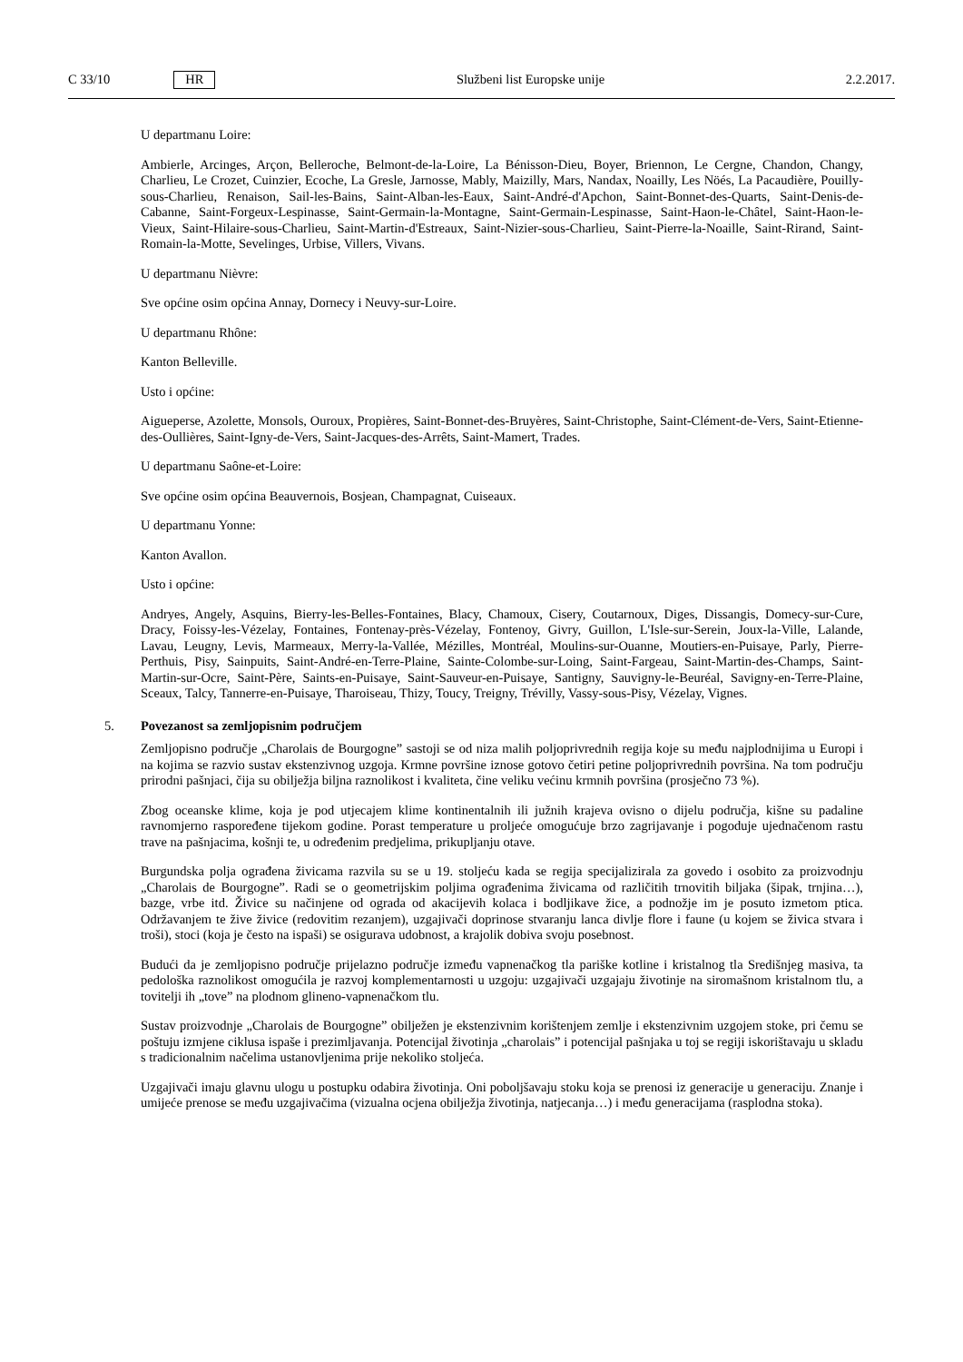C 33/10 HR Službeni list Europske unije 2.2.2017.
U departmanu Loire:
Ambierle, Arcinges, Arçon, Belleroche, Belmont-de-la-Loire, La Bénisson-Dieu, Boyer, Briennon, Le Cergne, Chandon, Changy, Charlieu, Le Crozet, Cuinzier, Ecoche, La Gresle, Jarnosse, Mably, Maizilly, Mars, Nandax, Noailly, Les Nöés, La Pacaudière, Pouilly-sous-Charlieu, Renaison, Sail-les-Bains, Saint-Alban-les-Eaux, Saint-André-d'Apchon, Saint-Bonnet-des-Quarts, Saint-Denis-de-Cabanne, Saint-Forgeux-Lespinasse, Saint-Germain-la-Montagne, Saint-Germain-Lespinasse, Saint-Haon-le-Châtel, Saint-Haon-le-Vieux, Saint-Hilaire-sous-Charlieu, Saint-Martin-d'Estreaux, Saint-Nizier-sous-Charlieu, Saint-Pierre-la-Noaille, Saint-Rirand, Saint-Romain-la-Motte, Sevelinges, Urbise, Villers, Vivans.
U departmanu Nièvre:
Sve općine osim općina Annay, Dornecy i Neuvy-sur-Loire.
U departmanu Rhône:
Kanton Belleville.
Usto i općine:
Aigueperse, Azolette, Monsols, Ouroux, Propières, Saint-Bonnet-des-Bruyères, Saint-Christophe, Saint-Clément-de-Vers, Saint-Etienne-des-Oullières, Saint-Igny-de-Vers, Saint-Jacques-des-Arrêts, Saint-Mamert, Trades.
U departmanu Saône-et-Loire:
Sve općine osim općina Beauvernois, Bosjean, Champagnat, Cuiseaux.
U departmanu Yonne:
Kanton Avallon.
Usto i općine:
Andryes, Angely, Asquins, Bierry-les-Belles-Fontaines, Blacy, Chamoux, Cisery, Coutarnoux, Diges, Dissangis, Domecy-sur-Cure, Dracy, Foissy-les-Vézelay, Fontaines, Fontenay-près-Vézelay, Fontenoy, Givry, Guillon, L'Isle-sur-Serein, Joux-la-Ville, Lalande, Lavau, Leugny, Levis, Marmeaux, Merry-la-Vallée, Mézilles, Montréal, Moulins-sur-Ouanne, Moutiers-en-Puisaye, Parly, Pierre-Perthuis, Pisy, Sainpuits, Saint-André-en-Terre-Plaine, Sainte-Colombe-sur-Loing, Saint-Fargeau, Saint-Martin-des-Champs, Saint-Martin-sur-Ocre, Saint-Père, Saints-en-Puisaye, Saint-Sauveur-en-Puisaye, Santigny, Sauvigny-le-Beuréal, Savigny-en-Terre-Plaine, Sceaux, Talcy, Tannerre-en-Puisaye, Tharoiseau, Thizy, Toucy, Treigny, Trévilly, Vassy-sous-Pisy, Vézelay, Vignes.
5. Povezanost sa zemljopisnim područjem
Zemljopisno područje „Charolais de Bourgogne” sastoji se od niza malih poljoprivrednih regija koje su među naj­plodnijima u Europi i na kojima se razvio sustav ekstenzivnog uzgoja. Krmne površine iznose gotovo četiri petine poljoprivrednih površina. Na tom području prirodni pašnjaci, čija su obilježja biljna raznolikost i kvaliteta, čine veliku većinu krmnih površina (prosječno 73 %).
Zbog oceanske klime, koja je pod utjecajem klime kontinentalnih ili južnih krajeva ovisno o dijelu područja, kišne su padaline ravnomjerno raspoređene tijekom godine. Porast temperature u proljeće omogućuje brzo zagrijavanje i pogoduje ujednačenom rastu trave na pašnjacima, košnji te, u određenim predjelima, prikupljanju otave.
Burgundska polja ograđena živicama razvila su se u 19. stoljeću kada se regija specijalizirala za govedo i osobito za proizvodnju „Charolais de Bourgogne”. Radi se o geometrijskim poljima ograđenima živicama od različitih trnovi­tih biljaka (šipak, trnjina…), bazge, vrbe itd. Živice su načinjene od ograda od akacijevih kolaca i bodljikave žice, a podnožje im je posuto izmetom ptica. Održavanjem te žive živice (redovitim rezanjem), uzgajivači doprinose stvaranju lanca divlje flore i faune (u kojem se živica stvara i troši), stoci (koja je često na ispaši) se osigurava udobnost, a krajolik dobiva svoju posebnost.
Budući da je zemljopisno područje prijelazno područje između vapnenačkog tla pariške kotline i kristalnog tla Središnjeg masiva, ta pedološka raznolikost omogućila je razvoj komplementarnosti u uzgoju: uzgajivači uzgajaju životinje na siromašnom kristalnom tlu, a tovitelji ih „tove” na plodnom glineno-vapnenačkom tlu.
Sustav proizvodnje „Charolais de Bourgogne” obilježen je ekstenzivnim korištenjem zemlje i ekstenzivnim uzgojem stoke, pri čemu se poštuju izmjene ciklusa ispaše i prezimljavanja. Potencijal životinja „charolais” i potencijal paš­njaka u toj se regiji iskorištavaju u skladu s tradicionalnim načelima ustanovljenima prije nekoliko stoljeća.
Uzgajivači imaju glavnu ulogu u postupku odabira životinja. Oni poboljšavaju stoku koja se prenosi iz generacije u generaciju. Znanje i umijeće prenose se među uzgajivačima (vizualna ocjena obilježja životinja, natjecanja…) i među generacijama (rasplodna stoka).